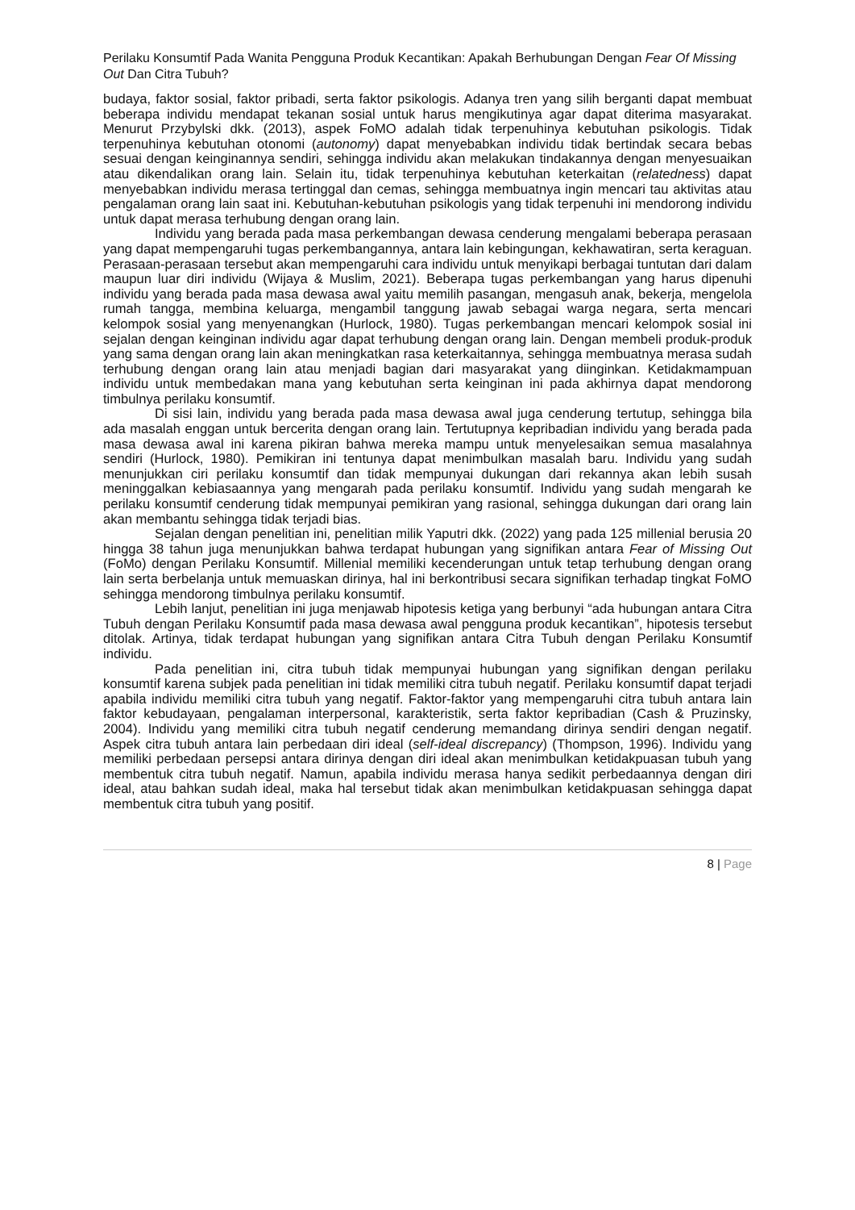Perilaku Konsumtif Pada Wanita Pengguna Produk Kecantikan: Apakah Berhubungan Dengan Fear Of Missing Out Dan Citra Tubuh?
budaya, faktor sosial, faktor pribadi, serta faktor psikologis. Adanya tren yang silih berganti dapat membuat beberapa individu mendapat tekanan sosial untuk harus mengikutinya agar dapat diterima masyarakat. Menurut Przybylski dkk. (2013), aspek FoMO adalah tidak terpenuhinya kebutuhan psikologis. Tidak terpenuhinya kebutuhan otonomi (autonomy) dapat menyebabkan individu tidak bertindak secara bebas sesuai dengan keinginannya sendiri, sehingga individu akan melakukan tindakannya dengan menyesuaikan atau dikendalikan orang lain. Selain itu, tidak terpenuhinya kebutuhan keterkaitan (relatedness) dapat menyebabkan individu merasa tertinggal dan cemas, sehingga membuatnya ingin mencari tau aktivitas atau pengalaman orang lain saat ini. Kebutuhan-kebutuhan psikologis yang tidak terpenuhi ini mendorong individu untuk dapat merasa terhubung dengan orang lain.
Individu yang berada pada masa perkembangan dewasa cenderung mengalami beberapa perasaan yang dapat mempengaruhi tugas perkembangannya, antara lain kebingungan, kekhawatiran, serta keraguan. Perasaan-perasaan tersebut akan mempengaruhi cara individu untuk menyikapi berbagai tuntutan dari dalam maupun luar diri individu (Wijaya & Muslim, 2021). Beberapa tugas perkembangan yang harus dipenuhi individu yang berada pada masa dewasa awal yaitu memilih pasangan, mengasuh anak, bekerja, mengelola rumah tangga, membina keluarga, mengambil tanggung jawab sebagai warga negara, serta mencari kelompok sosial yang menyenangkan (Hurlock, 1980). Tugas perkembangan mencari kelompok sosial ini sejalan dengan keinginan individu agar dapat terhubung dengan orang lain. Dengan membeli produk-produk yang sama dengan orang lain akan meningkatkan rasa keterkaitannya, sehingga membuatnya merasa sudah terhubung dengan orang lain atau menjadi bagian dari masyarakat yang diinginkan. Ketidakmampuan individu untuk membedakan mana yang kebutuhan serta keinginan ini pada akhirnya dapat mendorong timbulnya perilaku konsumtif.
Di sisi lain, individu yang berada pada masa dewasa awal juga cenderung tertutup, sehingga bila ada masalah enggan untuk bercerita dengan orang lain. Tertutupnya kepribadian individu yang berada pada masa dewasa awal ini karena pikiran bahwa mereka mampu untuk menyelesaikan semua masalahnya sendiri (Hurlock, 1980). Pemikiran ini tentunya dapat menimbulkan masalah baru. Individu yang sudah menunjukkan ciri perilaku konsumtif dan tidak mempunyai dukungan dari rekannya akan lebih susah meninggalkan kebiasaannya yang mengarah pada perilaku konsumtif. Individu yang sudah mengarah ke perilaku konsumtif cenderung tidak mempunyai pemikiran yang rasional, sehingga dukungan dari orang lain akan membantu sehingga tidak terjadi bias.
Sejalan dengan penelitian ini, penelitian milik Yaputri dkk. (2022) yang pada 125 millenial berusia 20 hingga 38 tahun juga menunjukkan bahwa terdapat hubungan yang signifikan antara Fear of Missing Out (FoMo) dengan Perilaku Konsumtif. Millenial memiliki kecenderungan untuk tetap terhubung dengan orang lain serta berbelanja untuk memuaskan dirinya, hal ini berkontribusi secara signifikan terhadap tingkat FoMO sehingga mendorong timbulnya perilaku konsumtif.
Lebih lanjut, penelitian ini juga menjawab hipotesis ketiga yang berbunyi “ada hubungan antara Citra Tubuh dengan Perilaku Konsumtif pada masa dewasa awal pengguna produk kecantikan”, hipotesis tersebut ditolak. Artinya, tidak terdapat hubungan yang signifikan antara Citra Tubuh dengan Perilaku Konsumtif individu.
Pada penelitian ini, citra tubuh tidak mempunyai hubungan yang signifikan dengan perilaku konsumtif karena subjek pada penelitian ini tidak memiliki citra tubuh negatif. Perilaku konsumtif dapat terjadi apabila individu memiliki citra tubuh yang negatif. Faktor-faktor yang mempengaruhi citra tubuh antara lain faktor kebudayaan, pengalaman interpersonal, karakteristik, serta faktor kepribadian (Cash & Pruzinsky, 2004). Individu yang memiliki citra tubuh negatif cenderung memandang dirinya sendiri dengan negatif. Aspek citra tubuh antara lain perbedaan diri ideal (self-ideal discrepancy) (Thompson, 1996). Individu yang memiliki perbedaan persepsi antara dirinya dengan diri ideal akan menimbulkan ketidakpuasan tubuh yang membentuk citra tubuh negatif. Namun, apabila individu merasa hanya sedikit perbedaannya dengan diri ideal, atau bahkan sudah ideal, maka hal tersebut tidak akan menimbulkan ketidakpuasan sehingga dapat membentuk citra tubuh yang positif.
8 | Page